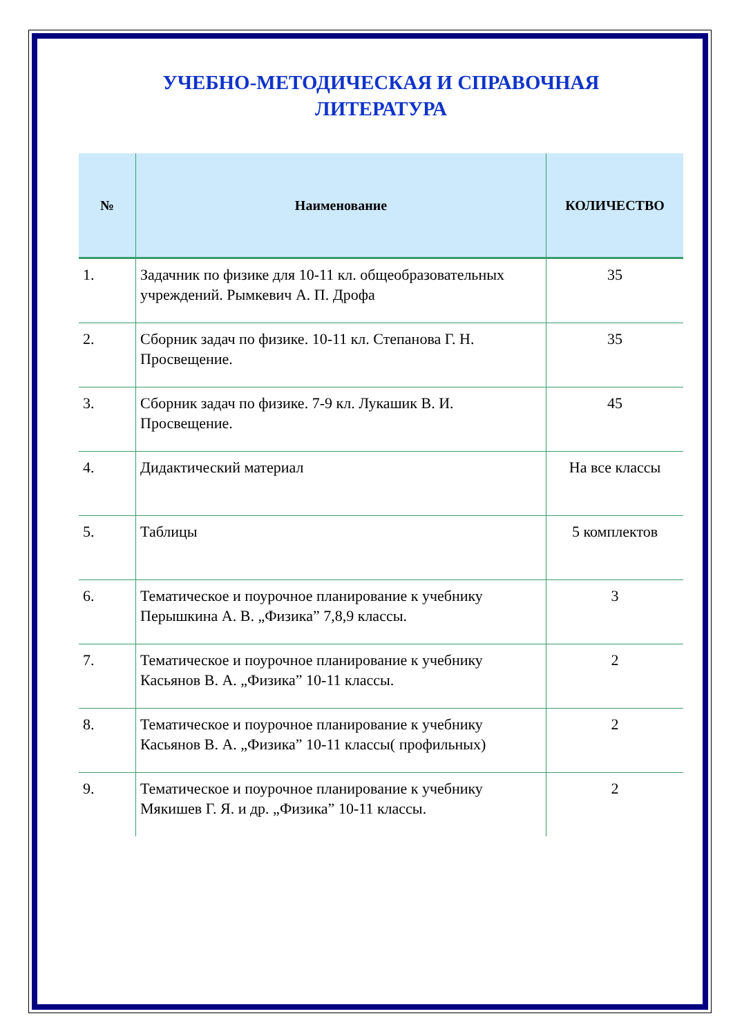УЧЕБНО-МЕТОДИЧЕСКАЯ И СПРАВОЧНАЯ
ЛИТЕРАТУРА
| № | Наименование | КОЛИЧЕСТВО |
| --- | --- | --- |
| 1. | Задачник по физике для 10-11 кл. общеобразовательных учреждений. Рымкевич А. П. Дрофа | 35 |
| 2. | Сборник задач по физике. 10-11 кл. Степанова Г. Н. Просвещение. | 35 |
| 3. | Сборник задач по физике. 7-9 кл. Лукашик В. И. Просвещение. | 45 |
| 4. | Дидактический материал | На все классы |
| 5. | Таблицы | 5 комплектов |
| 6. | Тематическое и поурочное планирование к учебнику Перышкина А. В. „Физика” 7,8,9 классы. | 3 |
| 7. | Тематическое и поурочное планирование к учебнику Касьянов В. А. „Физика” 10-11 классы. | 2 |
| 8. | Тематическое и поурочное планирование к учебнику Касьянов В. А. „Физика” 10-11 классы( профильных) | 2 |
| 9. | Тематическое и поурочное планирование к учебнику Мякишев Г. Я. и др. „Физика” 10-11 классы. | 2 |